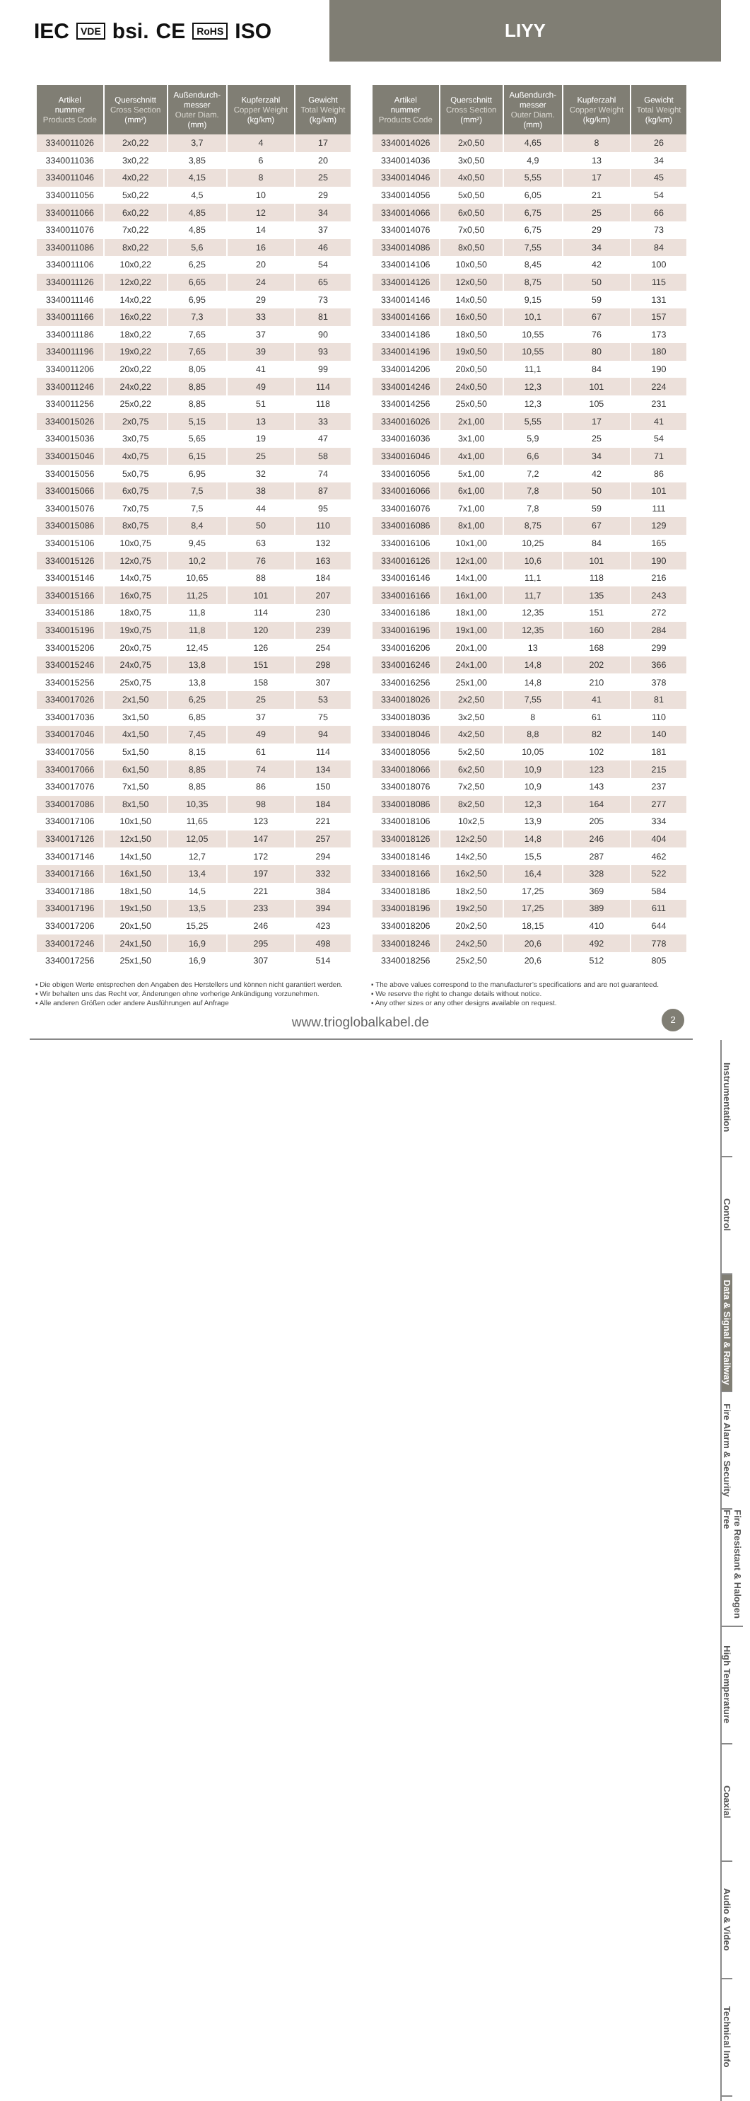IEC VDE bsi. CE RoHS ISO
LIYY
| Artikel nummer Products Code | Querschnitt Cross Section (mm²) | Außendurch- messer Outer Diam. (mm) | Kupferzahl Copper Weight (kg/km) | Gewicht Total Weight (kg/km) |
| --- | --- | --- | --- | --- |
| 3340011026 | 2x0,22 | 3,7 | 4 | 17 |
| 3340011036 | 3x0,22 | 3,85 | 6 | 20 |
| 3340011046 | 4x0,22 | 4,15 | 8 | 25 |
| 3340011056 | 5x0,22 | 4,5 | 10 | 29 |
| 3340011066 | 6x0,22 | 4,85 | 12 | 34 |
| 3340011076 | 7x0,22 | 4,85 | 14 | 37 |
| 3340011086 | 8x0,22 | 5,6 | 16 | 46 |
| 3340011106 | 10x0,22 | 6,25 | 20 | 54 |
| 3340011126 | 12x0,22 | 6,65 | 24 | 65 |
| 3340011146 | 14x0,22 | 6,95 | 29 | 73 |
| 3340011166 | 16x0,22 | 7,3 | 33 | 81 |
| 3340011186 | 18x0,22 | 7,65 | 37 | 90 |
| 3340011196 | 19x0,22 | 7,65 | 39 | 93 |
| 3340011206 | 20x0,22 | 8,05 | 41 | 99 |
| 3340011246 | 24x0,22 | 8,85 | 49 | 114 |
| 3340011256 | 25x0,22 | 8,85 | 51 | 118 |
| 3340015026 | 2x0,75 | 5,15 | 13 | 33 |
| 3340015036 | 3x0,75 | 5,65 | 19 | 47 |
| 3340015046 | 4x0,75 | 6,15 | 25 | 58 |
| 3340015056 | 5x0,75 | 6,95 | 32 | 74 |
| 3340015066 | 6x0,75 | 7,5 | 38 | 87 |
| 3340015076 | 7x0,75 | 7,5 | 44 | 95 |
| 3340015086 | 8x0,75 | 8,4 | 50 | 110 |
| 3340015106 | 10x0,75 | 9,45 | 63 | 132 |
| 3340015126 | 12x0,75 | 10,2 | 76 | 163 |
| 3340015146 | 14x0,75 | 10,65 | 88 | 184 |
| 3340015166 | 16x0,75 | 11,25 | 101 | 207 |
| 3340015186 | 18x0,75 | 11,8 | 114 | 230 |
| 3340015196 | 19x0,75 | 11,8 | 120 | 239 |
| 3340015206 | 20x0,75 | 12,45 | 126 | 254 |
| 3340015246 | 24x0,75 | 13,8 | 151 | 298 |
| 3340015256 | 25x0,75 | 13,8 | 158 | 307 |
| 3340017026 | 2x1,50 | 6,25 | 25 | 53 |
| 3340017036 | 3x1,50 | 6,85 | 37 | 75 |
| 3340017046 | 4x1,50 | 7,45 | 49 | 94 |
| 3340017056 | 5x1,50 | 8,15 | 61 | 114 |
| 3340017066 | 6x1,50 | 8,85 | 74 | 134 |
| 3340017076 | 7x1,50 | 8,85 | 86 | 150 |
| 3340017086 | 8x1,50 | 10,35 | 98 | 184 |
| 3340017106 | 10x1,50 | 11,65 | 123 | 221 |
| 3340017126 | 12x1,50 | 12,05 | 147 | 257 |
| 3340017146 | 14x1,50 | 12,7 | 172 | 294 |
| 3340017166 | 16x1,50 | 13,4 | 197 | 332 |
| 3340017186 | 18x1,50 | 14,5 | 221 | 384 |
| 3340017196 | 19x1,50 | 13,5 | 233 | 394 |
| 3340017206 | 20x1,50 | 15,25 | 246 | 423 |
| 3340017246 | 24x1,50 | 16,9 | 295 | 498 |
| 3340017256 | 25x1,50 | 16,9 | 307 | 514 |
| Artikel nummer Products Code | Querschnitt Cross Section (mm²) | Außendurch- messer Outer Diam. (mm) | Kupferzahl Copper Weight (kg/km) | Gewicht Total Weight (kg/km) |
| --- | --- | --- | --- | --- |
| 3340014026 | 2x0,50 | 4,65 | 8 | 26 |
| 3340014036 | 3x0,50 | 4,9 | 13 | 34 |
| 3340014046 | 4x0,50 | 5,55 | 17 | 45 |
| 3340014056 | 5x0,50 | 6,05 | 21 | 54 |
| 3340014066 | 6x0,50 | 6,75 | 25 | 66 |
| 3340014076 | 7x0,50 | 6,75 | 29 | 73 |
| 3340014086 | 8x0,50 | 7,55 | 34 | 84 |
| 3340014106 | 10x0,50 | 8,45 | 42 | 100 |
| 3340014126 | 12x0,50 | 8,75 | 50 | 115 |
| 3340014146 | 14x0,50 | 9,15 | 59 | 131 |
| 3340014166 | 16x0,50 | 10,1 | 67 | 157 |
| 3340014186 | 18x0,50 | 10,55 | 76 | 173 |
| 3340014196 | 19x0,50 | 10,55 | 80 | 180 |
| 3340014206 | 20x0,50 | 11,1 | 84 | 190 |
| 3340014246 | 24x0,50 | 12,3 | 101 | 224 |
| 3340014256 | 25x0,50 | 12,3 | 105 | 231 |
| 3340016026 | 2x1,00 | 5,55 | 17 | 41 |
| 3340016036 | 3x1,00 | 5,9 | 25 | 54 |
| 3340016046 | 4x1,00 | 6,6 | 34 | 71 |
| 3340016056 | 5x1,00 | 7,2 | 42 | 86 |
| 3340016066 | 6x1,00 | 7,8 | 50 | 101 |
| 3340016076 | 7x1,00 | 7,8 | 59 | 111 |
| 3340016086 | 8x1,00 | 8,75 | 67 | 129 |
| 3340016106 | 10x1,00 | 10,25 | 84 | 165 |
| 3340016126 | 12x1,00 | 10,6 | 101 | 190 |
| 3340016146 | 14x1,00 | 11,1 | 118 | 216 |
| 3340016166 | 16x1,00 | 11,7 | 135 | 243 |
| 3340016186 | 18x1,00 | 12,35 | 151 | 272 |
| 3340016196 | 19x1,00 | 12,35 | 160 | 284 |
| 3340016206 | 20x1,00 | 13 | 168 | 299 |
| 3340016246 | 24x1,00 | 14,8 | 202 | 366 |
| 3340016256 | 25x1,00 | 14,8 | 210 | 378 |
| 3340018026 | 2x2,50 | 7,55 | 41 | 81 |
| 3340018036 | 3x2,50 | 8 | 61 | 110 |
| 3340018046 | 4x2,50 | 8,8 | 82 | 140 |
| 3340018056 | 5x2,50 | 10,05 | 102 | 181 |
| 3340018066 | 6x2,50 | 10,9 | 123 | 215 |
| 3340018076 | 7x2,50 | 10,9 | 143 | 237 |
| 3340018086 | 8x2,50 | 12,3 | 164 | 277 |
| 3340018106 | 10x2,5 | 13,9 | 205 | 334 |
| 3340018126 | 12x2,50 | 14,8 | 246 | 404 |
| 3340018146 | 14x2,50 | 15,5 | 287 | 462 |
| 3340018166 | 16x2,50 | 16,4 | 328 | 522 |
| 3340018186 | 18x2,50 | 17,25 | 369 | 584 |
| 3340018196 | 19x2,50 | 17,25 | 389 | 611 |
| 3340018206 | 20x2,50 | 18,15 | 410 | 644 |
| 3340018246 | 24x2,50 | 20,6 | 492 | 778 |
| 3340018256 | 25x2,50 | 20,6 | 512 | 805 |
▪ Die obigen Werte entsprechen den Angaben des Herstellers und können nicht garantiert werden.
▪ Wir behalten uns das Recht vor, Änderungen ohne vorherige Ankündigung vorzunehmen.
▪ Alle anderen Größen oder andere Ausführungen auf Anfrage
▪ The above values correspond to the manufacturer’s specifications and are not guaranteed.
▪ We reserve the right to change details without notice.
▪ Any other sizes or any other designs available on request.
www.trioglobalkabel.de
2
Instrumentation
Control
Data & Signal & Railway
Fire Alarm & Security
Fire Resistant & Halogen Free
High Temperature
Coaxial
Audio & Video
Technical Info